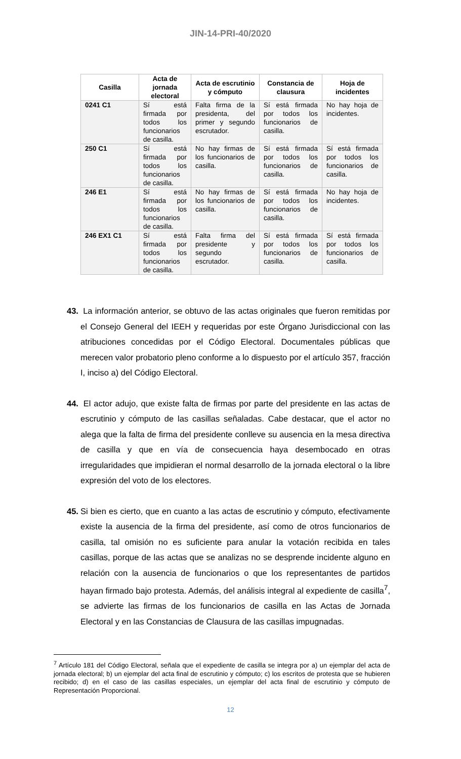JIN-14-PRI-40/2020
| Casilla | Acta de jornada electoral | Acta de escrutinio y cómputo | Constancia de clausura | Hoja de incidentes |
| --- | --- | --- | --- | --- |
| 0241 C1 | Sí está firmada por todos los funcionarios de casilla. | Falta firma de la presidenta, del primer y segundo escrutador. | Sí está firmada por todos los funcionarios de casilla. | No hay hoja de incidentes. |
| 250 C1 | Sí está firmada por todos los funcionarios de casilla. | No hay firmas de los funcionarios de casilla. | Sí está firmada por todos los funcionarios de casilla. | Sí está firmada por todos los funcionarios de casilla. |
| 246 E1 | Sí está firmada por todos los funcionarios de casilla. | No hay firmas de los funcionarios de casilla. | Sí está firmada por todos los funcionarios de casilla. | No hay hoja de incidentes. |
| 246 EX1 C1 | Sí está firmada por todos los funcionarios de casilla. | Falta firma del presidente y segundo escrutador. | Sí está firmada por todos los funcionarios de casilla. | Sí está firmada por todos los funcionarios de casilla. |
43. La información anterior, se obtuvo de las actas originales que fueron remitidas por el Consejo General del IEEH y requeridas por este Órgano Jurisdiccional con las atribuciones concedidas por el Código Electoral. Documentales públicas que merecen valor probatorio pleno conforme a lo dispuesto por el artículo 357, fracción I, inciso a) del Código Electoral.
44. El actor adujo, que existe falta de firmas por parte del presidente en las actas de escrutinio y cómputo de las casillas señaladas. Cabe destacar, que el actor no alega que la falta de firma del presidente conlleve su ausencia en la mesa directiva de casilla y que en vía de consecuencia haya desembocado en otras irregularidades que impidieran el normal desarrollo de la jornada electoral o la libre expresión del voto de los electores.
45. Si bien es cierto, que en cuanto a las actas de escrutinio y cómputo, efectivamente existe la ausencia de la firma del presidente, así como de otros funcionarios de casilla, tal omisión no es suficiente para anular la votación recibida en tales casillas, porque de las actas que se analizas no se desprende incidente alguno en relación con la ausencia de funcionarios o que los representantes de partidos hayan firmado bajo protesta. Además, del análisis integral al expediente de casilla<sup>7</sup>, se advierte las firmas de los funcionarios de casilla en las Actas de Jornada Electoral y en las Constancias de Clausura de las casillas impugnadas.
<sup>7</sup> Artículo 181 del Código Electoral, señala que el expediente de casilla se integra por a) un ejemplar del acta de jornada electoral; b) un ejemplar del acta final de escrutinio y cómputo; c) los escritos de protesta que se hubieren recibido; d) en el caso de las casillas especiales, un ejemplar del acta final de escrutinio y cómputo de Representación Proporcional.
12